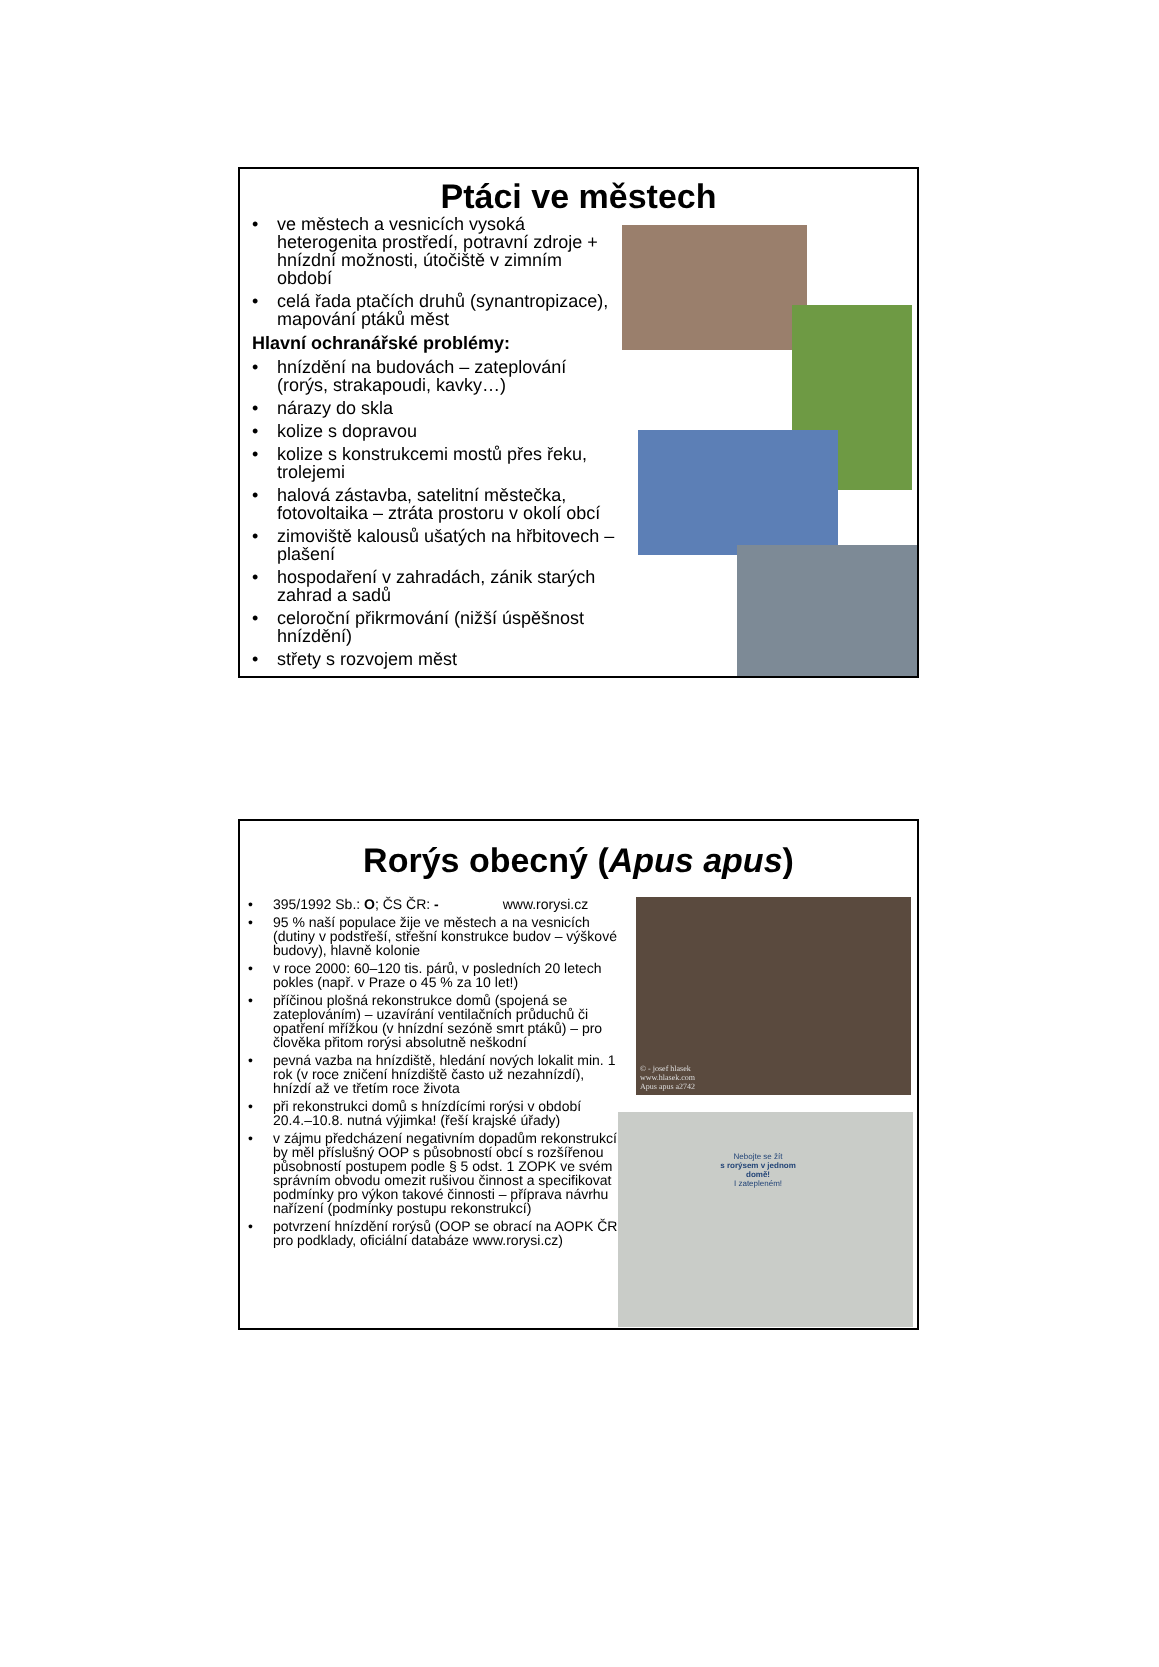Ptáci ve městech
• ve městech a vesnicích vysoká heterogenita prostředí, potravní zdroje + hnízdní možnosti, útočiště v zimním období
• celá řada ptačích druhů (synantropizace), mapování ptáků měst
Hlavní ochranářské problémy:
• hnízdění na budovách – zateplování (rorýs, strakapoudi, kavky…)
• nárazy do skla
• kolize s dopravou
• kolize s konstrukcemi mostů přes řeku, trolejemi
• halová zástavba, satelitní městečka, fotovoltaika – ztráta prostoru v okolí obcí
• zimoviště kalousů ušatých na hřbitovech – plašení
• hospodaření v zahradách, zánik starých zahrad a sadů
• celoroční přikrmování (nižší úspěšnost hnízdění)
• střety s rozvojem měst
Rorýs obecný (Apus apus)
• 395/1992 Sb.: O; ČS ČR: - www.rorysi.cz
• 95 % naší populace žije ve městech a na vesnicích (dutiny v podstřeší, střešní konstrukce budov – výškové budovy), hlavně kolonie
• v roce 2000: 60–120 tis. párů, v posledních 20 letech pokles (např. v Praze o 45 % za 10 let!)
• příčinou plošná rekonstrukce domů (spojená se zateplováním) – uzavírání ventilačních průduchů či opatření mřížkou (v hnízdní sezóně smrt ptáků) – pro člověka přitom rorýsi absolutně neškodní
• pevná vazba na hnízdiště, hledání nových lokalit min. 1 rok (v roce zničení hnízdiště často už nezahnízdí), hnízdí až ve třetím roce života
• při rekonstrukci domů s hnízdícími rorýsi v období 20.4.–10.8. nutná výjimka! (řeší krajské úřady)
• v zájmu předcházení negativním dopadům rekonstrukcí by měl příslušný OOP s působností obcí s rozšířenou působností postupem podle § 5 odst. 1 ZOPK ve svém správním obvodu omezit rušivou činnost a specifikovat podmínky pro výkon takové činnosti – příprava návrhu nařízení (podmínky postupu rekonstrukcí)
• potvrzení hnízdění rorýsů (OOP se obrací na AOPK ČR pro podklady, oficiální databáze www.rorysi.cz)
© - josef hlasek
www.hlasek.com
Apus apus a2742
Nebojte se žít
s rorýsem v jednom domě!
I zatepleném!